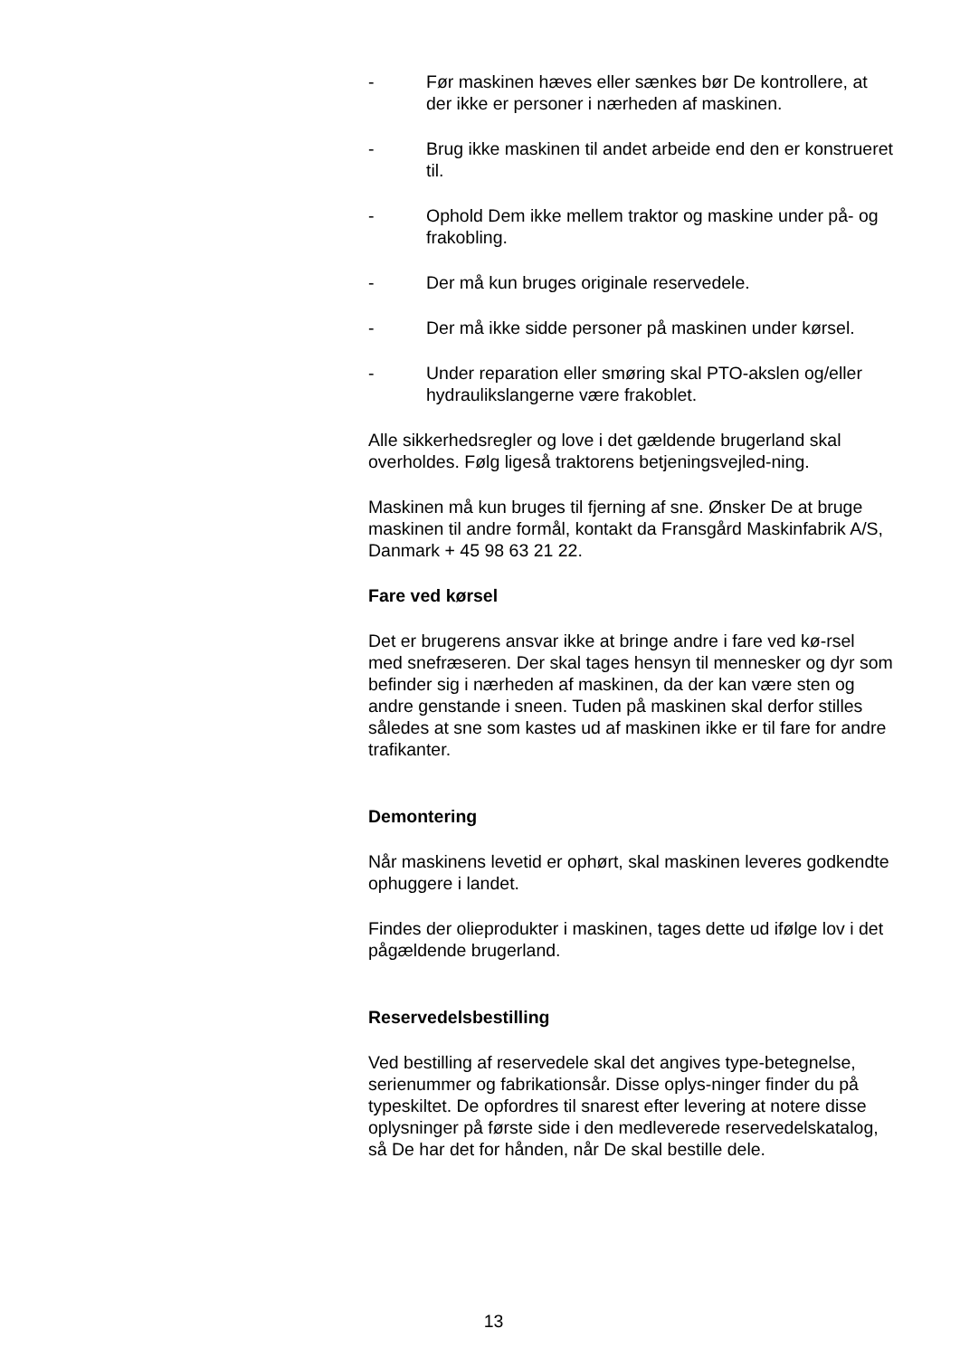- Før maskinen hæves eller sænkes bør De kontrollere, at der ikke er personer i nærheden af maskinen.
- Brug ikke maskinen til andet arbeide end den er konstrueret til.
- Ophold Dem ikke mellem traktor og maskine under på- og frakobling.
- Der må kun bruges originale reservedele.
- Der må ikke sidde personer på maskinen under kørsel.
- Under reparation eller smøring skal PTO-akslen og/eller hydraulikslangerne være frakoblet.
Alle sikkerhedsregler og love i det gældende brugerland skal overholdes. Følg ligeså traktorens betjeningsvejled-ning.
Maskinen må kun bruges til fjerning af sne. Ønsker De at bruge maskinen til andre formål, kontakt da Fransgård Maskinfabrik A/S, Danmark + 45 98 63 21 22.
Fare ved kørsel
Det er brugerens ansvar ikke at bringe andre i fare ved kø-rsel med snefræseren. Der skal tages hensyn til mennesker og dyr som befinder sig i nærheden af maskinen, da der kan være sten og andre genstande i sneen. Tuden på maskinen skal derfor stilles således at sne som kastes ud af maskinen ikke er til fare for andre trafikanter.
Demontering
Når maskinens levetid er ophørt, skal maskinen leveres godkendte ophuggere i landet.
Findes der olieprodukter i maskinen, tages dette ud ifølge lov i det pågældende brugerland.
Reservedelsbestilling
Ved bestilling af reservedele skal det angives type-betegnelse, serienummer og fabrikationsår. Disse oplys-ninger finder du på typeskiltet. De opfordres til snarest efter levering at notere disse oplysninger på første side i den medleverede reservedelskatalog, så De har det for hånden, når De skal bestille dele.
13